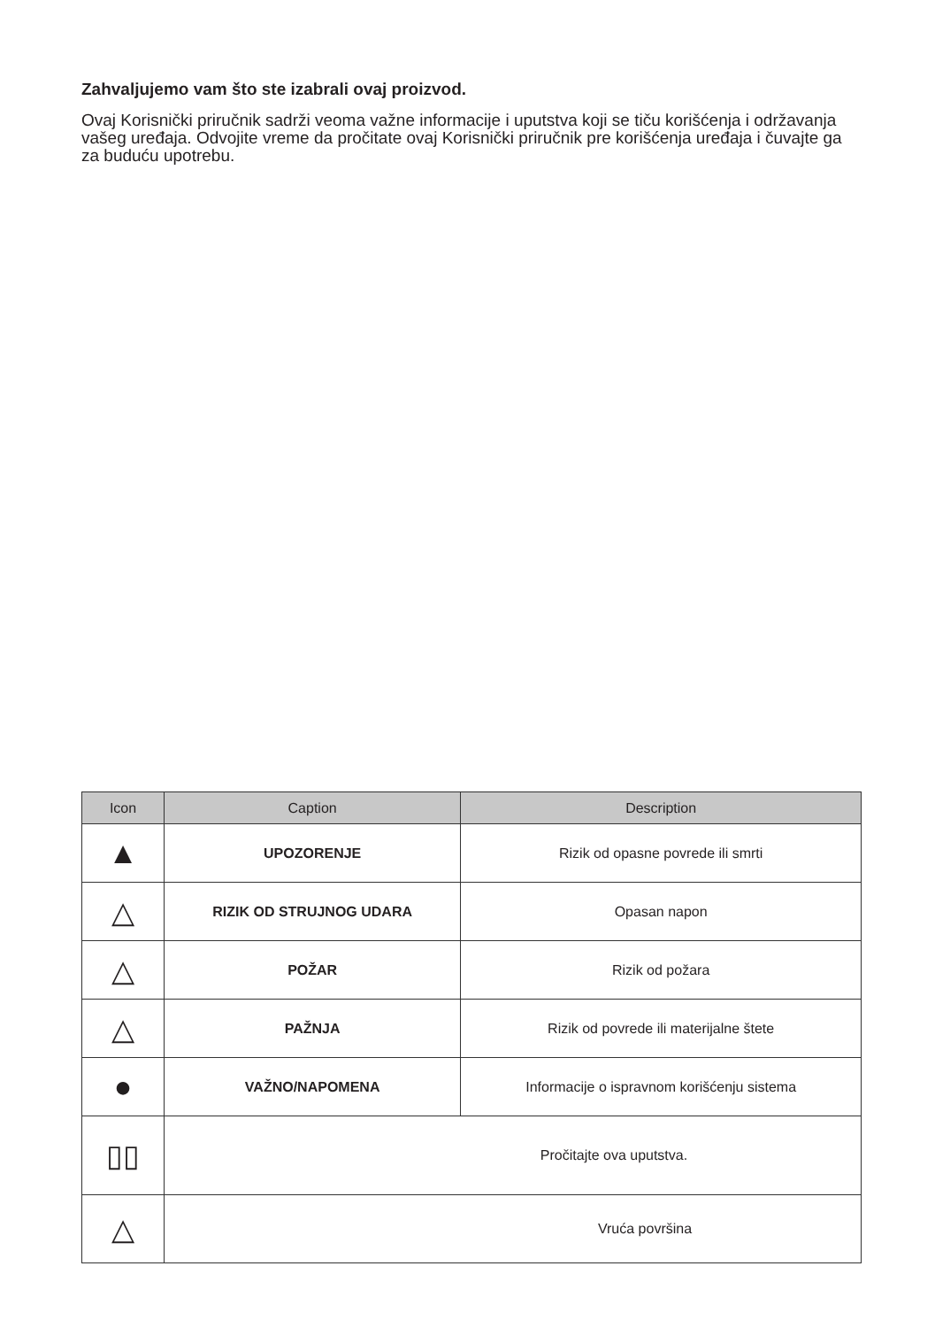Zahvaljujemo vam što ste izabrali ovaj proizvod.
Ovaj Korisnički priručnik sadrži veoma važne informacije i uputstva koji se tiču korišćenja i održavanja vašeg uređaja. Odvojite vreme da pročitate ovaj Korisnički priručnik pre korišćenja uređaja i čuvajte ga za buduću upotrebu.
| Icon | Caption | Description |
| --- | --- | --- |
| ▲ | UPOZORENJE | Rizik od opasne povrede ili smrti |
| △ | RIZIK OD STRUJNOG UDARA | Opasan napon |
| △ | POŽAR | Rizik od požara |
| △ | PAŽNJA | Rizik od povrede ili materijalne štete |
| ● | VAŽNO/NAPOMENA | Informacije o ispravnom korišćenju sistema |
| ▯▯ | Pročitajte ova uputstva. | |
| △ | Vruća površina | |